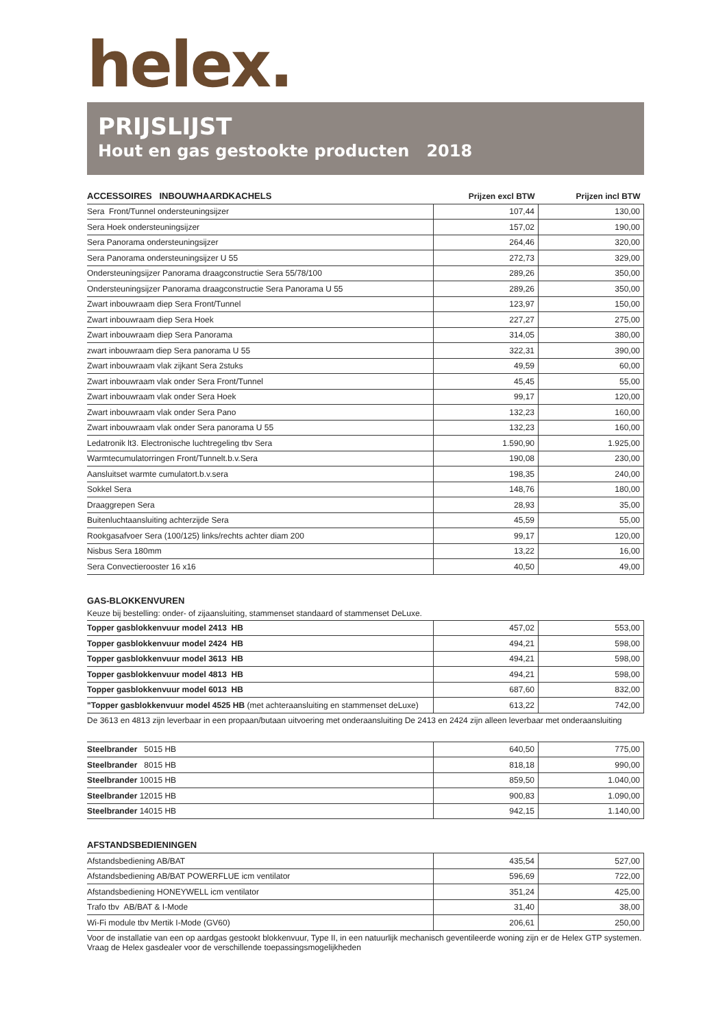helex.
PRIJSLIJST
Hout en gas gestookte producten 2018
| ACCESSOIRES INBOUWHAARDKACHELS | Prijzen excl BTW | Prijzen incl BTW |
| --- | --- | --- |
| Sera Front/Tunnel ondersteuningsijzer | 107,44 | 130,00 |
| Sera Hoek ondersteuningsijzer | 157,02 | 190,00 |
| Sera Panorama ondersteuningsijzer | 264,46 | 320,00 |
| Sera Panorama ondersteuningsijzer U 55 | 272,73 | 329,00 |
| Ondersteuningsijzer Panorama draagconstructie Sera 55/78/100 | 289,26 | 350,00 |
| Ondersteuningsijzer Panorama draagconstructie Sera Panorama U 55 | 289,26 | 350,00 |
| Zwart inbouwraam diep Sera Front/Tunnel | 123,97 | 150,00 |
| Zwart inbouwraam diep Sera Hoek | 227,27 | 275,00 |
| Zwart inbouwraam diep Sera Panorama | 314,05 | 380,00 |
| zwart inbouwraam diep Sera panorama U 55 | 322,31 | 390,00 |
| Zwart inbouwraam vlak zijkant Sera 2stuks | 49,59 | 60,00 |
| Zwart inbouwraam vlak onder Sera Front/Tunnel | 45,45 | 55,00 |
| Zwart inbouwraam vlak onder Sera Hoek | 99,17 | 120,00 |
| Zwart inbouwraam vlak onder Sera Pano | 132,23 | 160,00 |
| Zwart inbouwraam vlak onder Sera panorama U 55 | 132,23 | 160,00 |
| Ledatronik lt3. Electronische luchtregeling tbv Sera | 1.590,90 | 1.925,00 |
| Warmtecumulatorringen Front/Tunnelt.b.v.Sera | 190,08 | 230,00 |
| Aansluitset warmte cumulatort.b.v.sera | 198,35 | 240,00 |
| Sokkel Sera | 148,76 | 180,00 |
| Draaggrepen Sera | 28,93 | 35,00 |
| Buitenluchtaansluiting achterzijde Sera | 45,59 | 55,00 |
| Rookgasafvoer Sera (100/125) links/rechts achter diam 200 | 99,17 | 120,00 |
| Nisbus Sera 180mm | 13,22 | 16,00 |
| Sera Convectierooster 16 x16 | 40,50 | 49,00 |
GAS-BLOKKENVUREN
Keuze bij bestelling: onder- of zijaansluiting, stammenset standaard of stammenset DeLuxe.
| Topper gasblokkenvuur model 2413 HB | 457,02 | 553,00 |
| Topper gasblokkenvuur model 2424 HB | 494,21 | 598,00 |
| Topper gasblokkenvuur model 3613 HB | 494,21 | 598,00 |
| Topper gasblokkenvuur model 4813 HB | 494,21 | 598,00 |
| Topper gasblokkenvuur model 6013 HB | 687,60 | 832,00 |
| "Topper gasblokkenvuur model 4525 HB (met achteraansluiting en stammenset deLuxe) | 613,22 | 742,00 |
De 3613 en 4813 zijn leverbaar in een propaan/butaan uitvoering met onderaansluiting De 2413 en 2424 zijn alleen leverbaar met onderaansluiting
| Steelbrander 5015 HB | 640,50 | 775,00 |
| Steelbrander 8015 HB | 818,18 | 990,00 |
| Steelbrander 10015 HB | 859,50 | 1.040,00 |
| Steelbrander 12015 HB | 900,83 | 1.090,00 |
| Steelbrander 14015 HB | 942,15 | 1.140,00 |
AFSTANDSBEDIENINGEN
| Afstandsbediening AB/BAT | 435,54 | 527,00 |
| Afstandsbediening AB/BAT POWERFLUE icm ventilator | 596,69 | 722,00 |
| Afstandsbediening HONEYWELL icm ventilator | 351,24 | 425,00 |
| Trafo tbv AB/BAT & I-Mode | 31,40 | 38,00 |
| Wi-Fi module tbv Mertik I-Mode (GV60) | 206,61 | 250,00 |
Voor de installatie van een op aardgas gestookt blokkenvuur, Type II, in een natuurlijk mechanisch geventileerde woning zijn er de Helex GTP systemen. Vraag de Helex gasdealer voor de verschillende toepassingsmogelijkheden